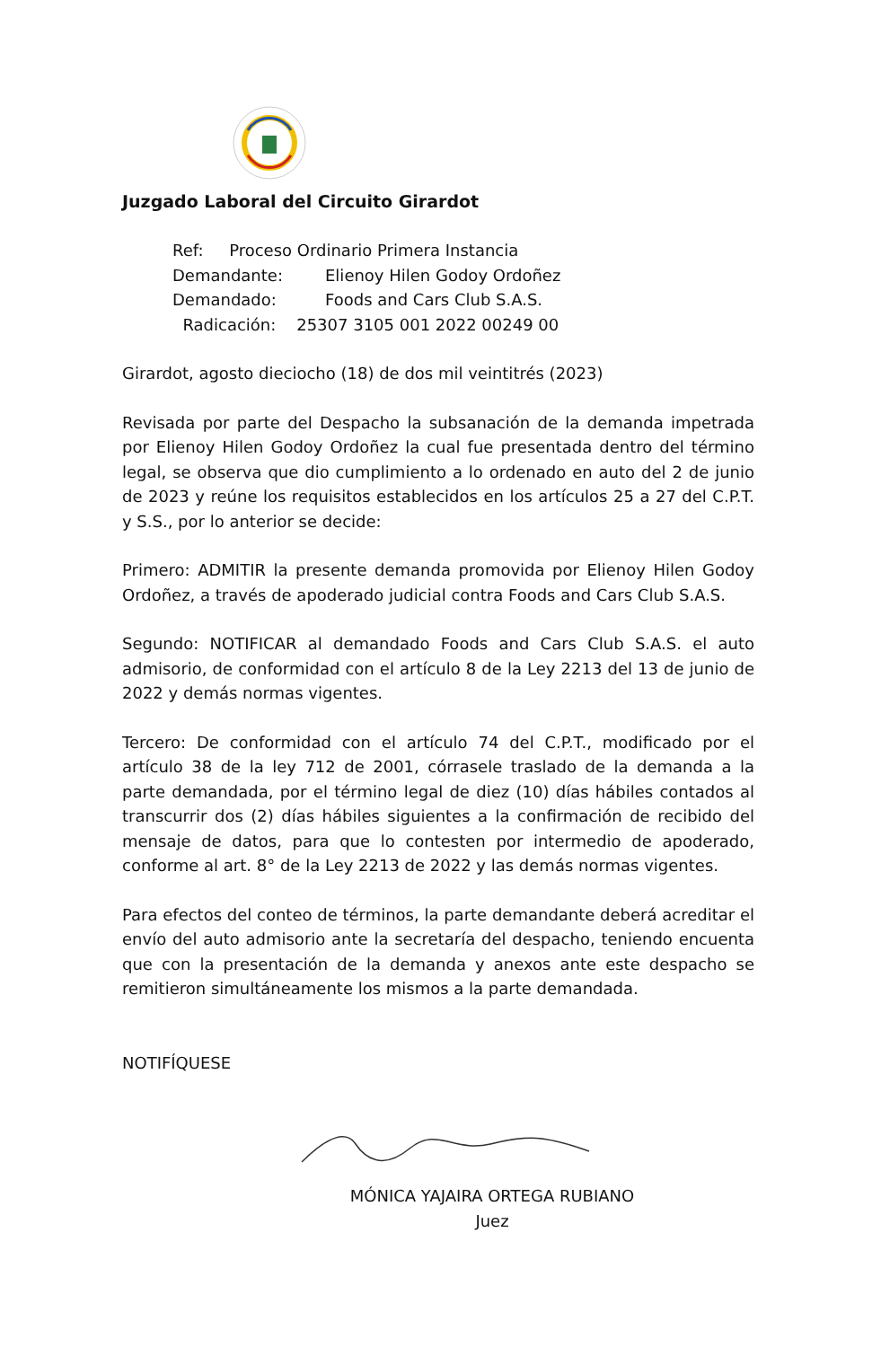Juzgado Laboral del Circuito Girardot
Ref: Proceso Ordinario Primera Instancia
Demandante: Elienoy Hilen Godoy Ordoñez
Demandado: Foods and Cars Club S.A.S.
Radicación: 25307 3105 001 2022 00249 00
Girardot, agosto dieciocho (18) de dos mil veintitrés (2023)
Revisada por parte del Despacho la subsanación de la demanda impetrada por Elienoy Hilen Godoy Ordoñez la cual fue presentada dentro del término legal, se observa que dio cumplimiento a lo ordenado en auto del 2 de junio de 2023 y reúne los requisitos establecidos en los artículos 25 a 27 del C.P.T. y S.S., por lo anterior se decide:
Primero: ADMITIR la presente demanda promovida por Elienoy Hilen Godoy Ordoñez, a través de apoderado judicial contra Foods and Cars Club S.A.S.
Segundo: NOTIFICAR al demandado Foods and Cars Club S.A.S. el auto admisorio, de conformidad con el artículo 8 de la Ley 2213 del 13 de junio de 2022 y demás normas vigentes.
Tercero: De conformidad con el artículo 74 del C.P.T., modificado por el artículo 38 de la ley 712 de 2001, córrasele traslado de la demanda a la parte demandada, por el término legal de diez (10) días hábiles contados al transcurrir dos (2) días hábiles siguientes a la confirmación de recibido del mensaje de datos, para que lo contesten por intermedio de apoderado, conforme al art. 8° de la Ley 2213 de 2022 y las demás normas vigentes.
Para efectos del conteo de términos, la parte demandante deberá acreditar el envío del auto admisorio ante la secretaría del despacho, teniendo encuenta que con la presentación de la demanda y anexos ante este despacho se remitieron simultáneamente los mismos a la parte demandada.
NOTIFÍQUESE
MÓNICA YAJAIRA ORTEGA RUBIANO
Juez